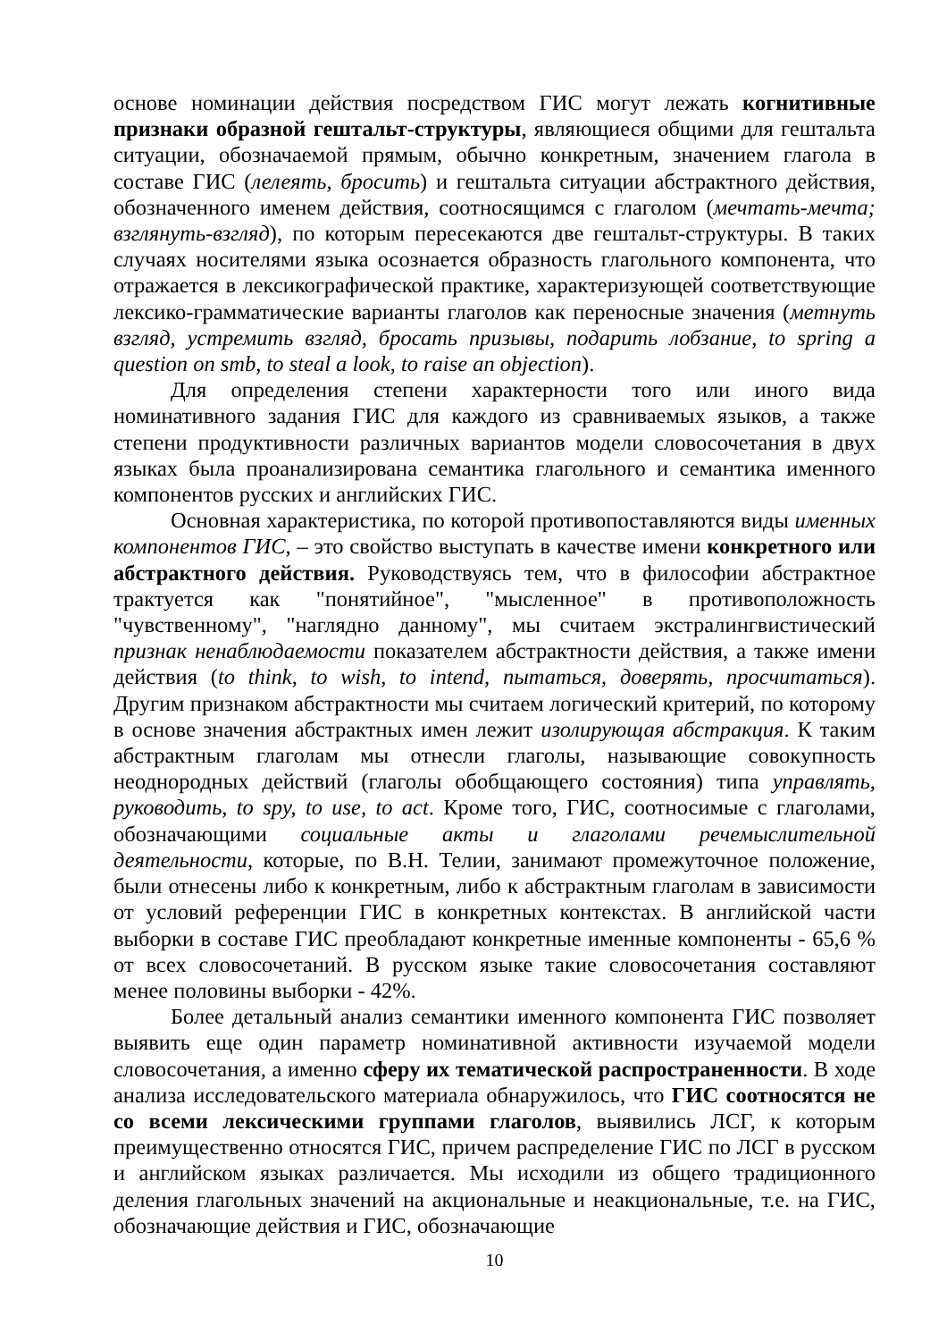основе номинации действия посредством ГИС могут лежать когнитивные признаки образной гештальт-структуры, являющиеся общими для гештальта ситуации, обозначаемой прямым, обычно конкретным, значением глагола в составе ГИС (лелеять, бросить) и гештальта ситуации абстрактного действия, обозначенного именем действия, соотносящимся с глаголом (мечтать-мечта; взглянуть-взгляд), по которым пересекаются две гештальт-структуры. В таких случаях носителями языка осознается образность глагольного компонента, что отражается в лексикографической практике, характеризующей соответствующие лексико-грамматические варианты глаголов как переносные значения (метнуть взгляд, устремить взгляд, бросать призывы, подарить лобзание, to spring a question on smb, to steal a look, to raise an objection).
Для определения степени характерности того или иного вида номинативного задания ГИС для каждого из сравниваемых языков, а также степени продуктивности различных вариантов модели словосочетания в двух языках была проанализирована семантика глагольного и семантика именного компонентов русских и английских ГИС.
Основная характеристика, по которой противопоставляются виды именных компонентов ГИС, – это свойство выступать в качестве имени конкретного или абстрактного действия. Руководствуясь тем, что в философии абстрактное трактуется как "понятийное", "мысленное" в противоположность "чувственному", "наглядно данному", мы считаем экстралингвистический признак ненаблюдаемости показателем абстрактности действия, а также имени действия (to think, to wish, to intend, пытаться, доверять, просчитаться). Другим признаком абстрактности мы считаем логический критерий, по которому в основе значения абстрактных имен лежит изолирующая абстракция. К таким абстрактным глаголам мы отнесли глаголы, называющие совокупность неоднородных действий (глаголы обобщающего состояния) типа управлять, руководить, to spy, to use, to act. Кроме того, ГИС, соотносимые с глаголами, обозначающими социальные акты и глаголами речемыслительной деятельности, которые, по В.Н. Телии, занимают промежуточное положение, были отнесены либо к конкретным, либо к абстрактным глаголам в зависимости от условий референции ГИС в конкретных контекстах. В английской части выборки в составе ГИС преобладают конкретные именные компоненты - 65,6 % от всех словосочетаний. В русском языке такие словосочетания составляют менее половины выборки - 42%.
Более детальный анализ семантики именного компонента ГИС позволяет выявить еще один параметр номинативной активности изучаемой модели словосочетания, а именно сферу их тематической распространенности. В ходе анализа исследовательского материала обнаружилось, что ГИС соотносятся не со всеми лексическими группами глаголов, выявились ЛСГ, к которым преимущественно относятся ГИС, причем распределение ГИС по ЛСГ в русском и английском языках различается. Мы исходили из общего традиционного деления глагольных значений на акциональные и неакциональные, т.е. на ГИС, обозначающие действия и ГИС, обозначающие
10